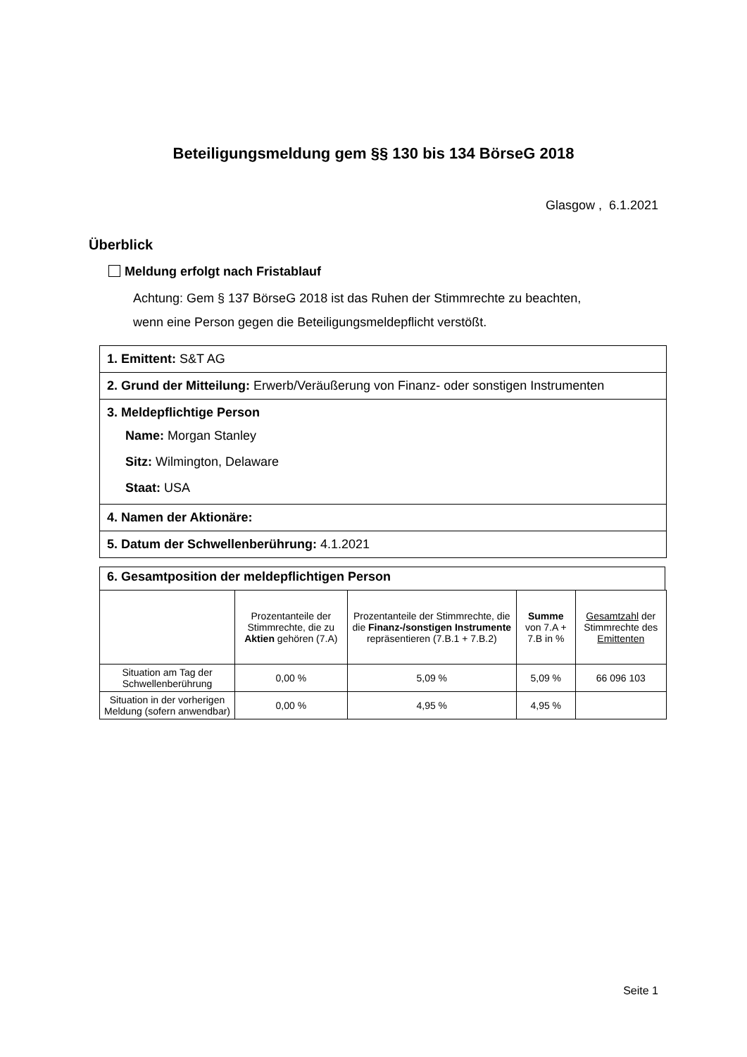Beteiligungsmeldung gem §§ 130 bis 134 BörseG 2018
Glasgow , 6.1.2021
Überblick
Meldung erfolgt nach Fristablauf
Achtung: Gem § 137 BörseG 2018 ist das Ruhen der Stimmrechte zu beachten,
wenn eine Person gegen die Beteiligungsmeldepflicht verstößt.
1. Emittent: S&T AG
2. Grund der Mitteilung: Erwerb/Veräußerung von Finanz- oder sonstigen Instrumenten
3. Meldepflichtige Person
Name: Morgan Stanley
Sitz: Wilmington, Delaware
Staat: USA
4. Namen der Aktionäre:
5. Datum der Schwellenberührung: 4.1.2021
6. Gesamtposition der meldepflichtigen Person
| | Prozentanteile der Stimmrechte, die zu Aktien gehören (7.A) | Prozentanteile der Stimmrechte, die die Finanz-/sonstigen Instrumente repräsentieren (7.B.1 + 7.B.2) | Summe von 7.A + 7.B in % | Gesamtzahl der Stimmrechte des Emittenten |
| Situation am Tag der Schwellenberührung | 0,00 % | 5,09 % | 5,09 % | 66 096 103 |
| Situation in der vorherigen Meldung (sofern anwendbar) | 0,00 % | 4,95 % | 4,95 % | |
Seite 1